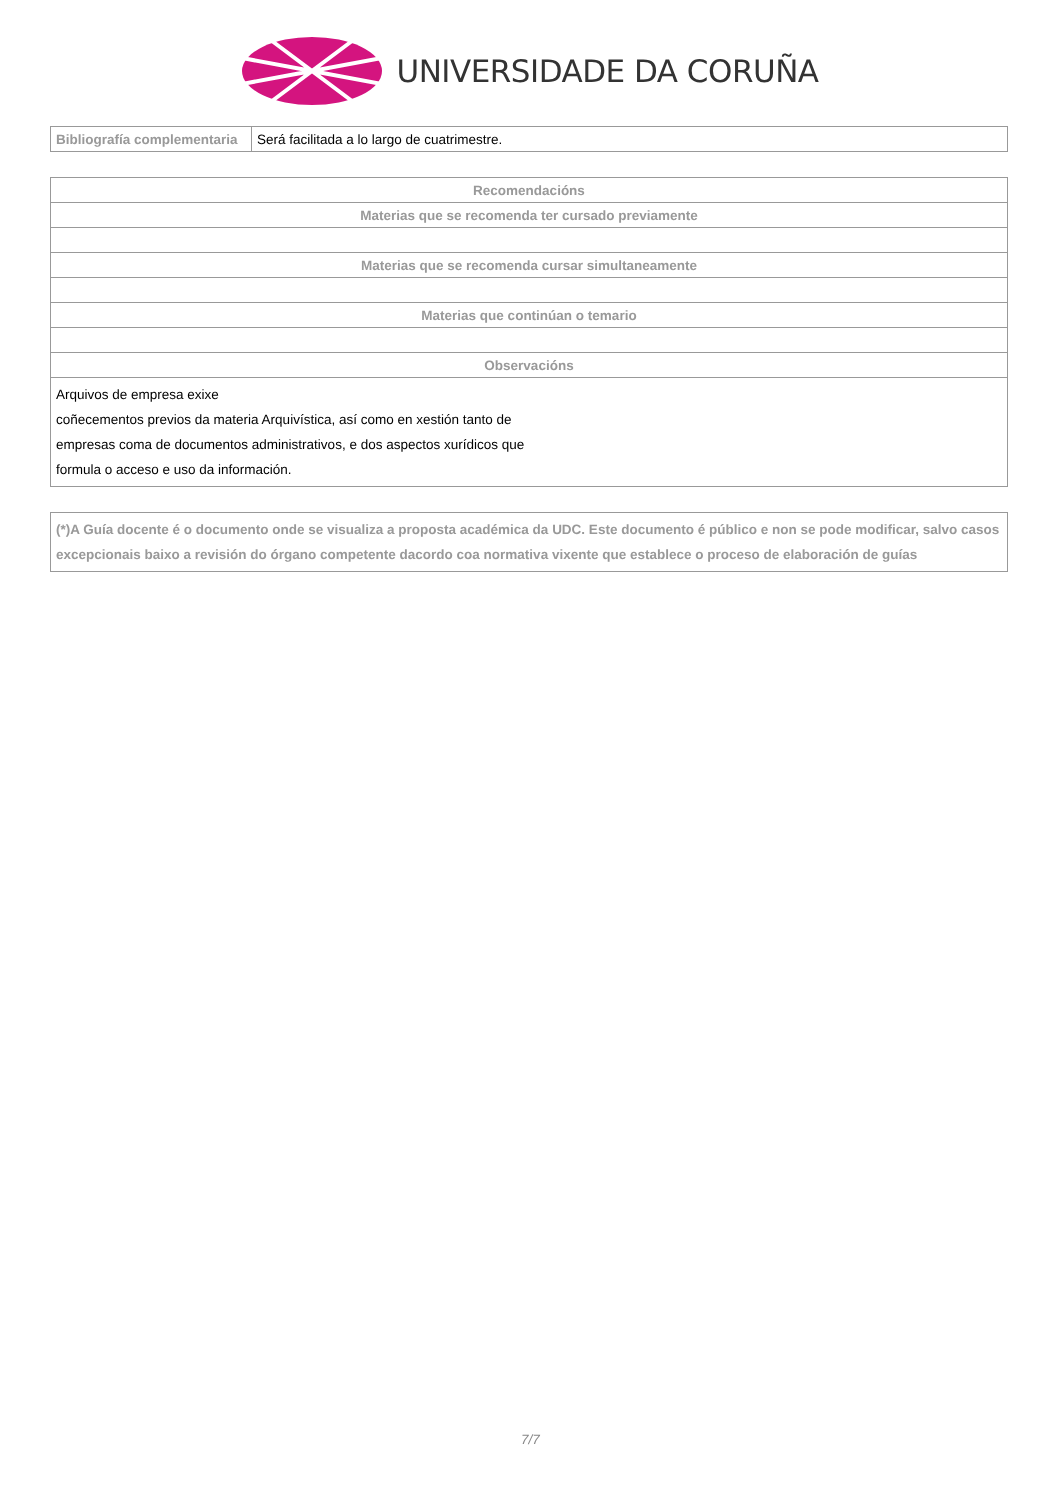UNIVERSIDADE DA CORUÑA
| Bibliografía complementaria | Será facilitada a lo largo de cuatrimestre. |
| Recomendacións |
| --- |
| Materias que se recomenda ter cursado previamente |
| Materias que se recomenda cursar simultaneamente |
| Materias que continúan o temario |
| Observacións |
| Arquivos de empresa exixe coñecementos previos da materia Arquivística, así como en xestión tanto de empresas coma de documentos administrativos, e dos aspectos xurídicos que formula o acceso e uso da información. |
| (*)A Guía docente é o documento onde se visualiza a proposta académica da UDC. Este documento é público e non se pode modificar, salvo casos excepcionais baixo a revisión do órgano competente dacordo coa normativa vixente que establece o proceso de elaboración de guías |
7/7